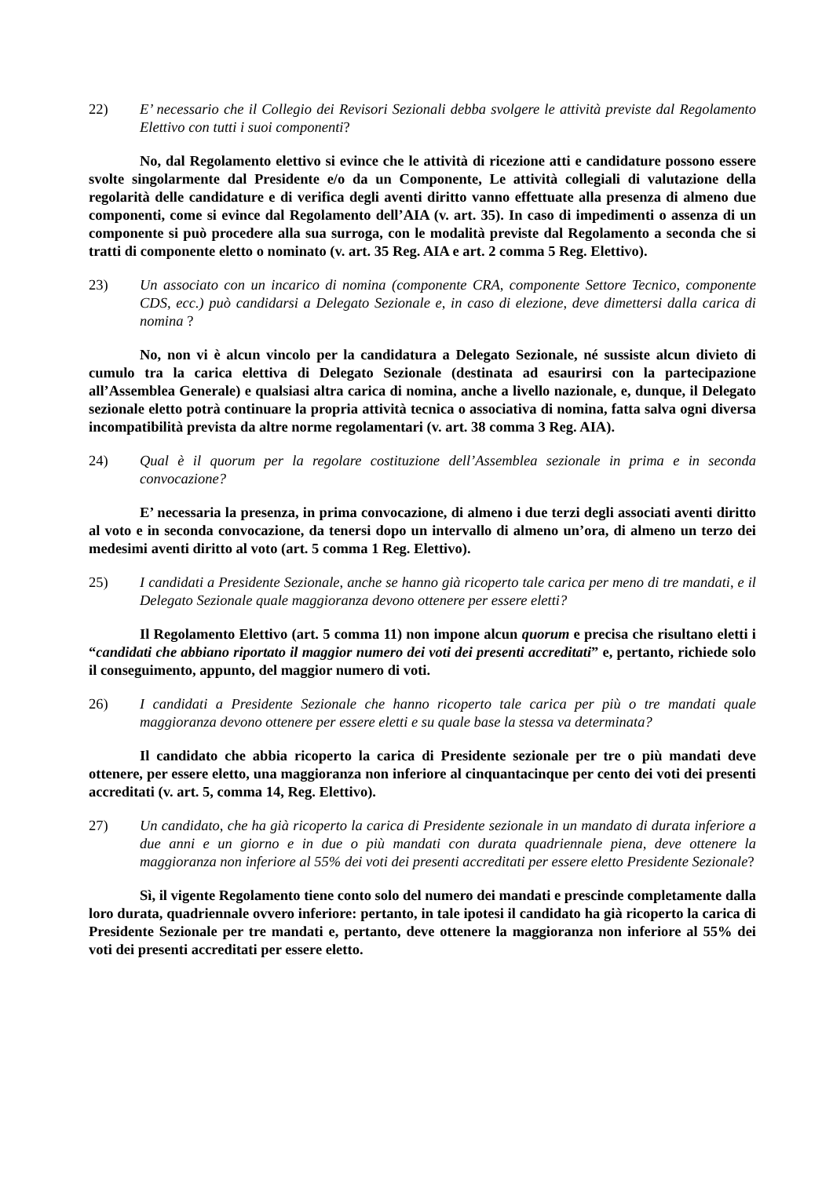22) E’ necessario che il Collegio dei Revisori Sezionali debba svolgere le attività previste dal Regolamento Elettivo con tutti i suoi componenti?
No, dal Regolamento elettivo si evince che le attività di ricezione atti e candidature possono essere svolte singolarmente dal Presidente e/o da un Componente, Le attività collegiali di valutazione della regolarità delle candidature e di verifica degli aventi diritto vanno effettuate alla presenza di almeno due componenti, come si evince dal Regolamento dell’AIA (v. art. 35). In caso di impedimenti o assenza di un componente si può procedere alla sua surroga, con le modalità previste dal Regolamento a seconda che si tratti di componente eletto o nominato (v. art. 35 Reg. AIA e art. 2 comma 5 Reg. Elettivo).
23) Un associato con un incarico di nomina (componente CRA, componente Settore Tecnico, componente CDS, ecc.) può candidarsi a Delegato Sezionale e, in caso di elezione, deve dimettersi dalla carica di nomina ?
No, non vi è alcun vincolo per la candidatura a Delegato Sezionale, né sussiste alcun divieto di cumulo tra la carica elettiva di Delegato Sezionale (destinata ad esaurirsi con la partecipazione all’Assemblea Generale) e qualsiasi altra carica di nomina, anche a livello nazionale, e, dunque, il Delegato sezionale eletto potrà continuare la propria attività tecnica o associativa di nomina, fatta salva ogni diversa incompatibilità prevista da altre norme regolamentari (v. art. 38 comma 3 Reg. AIA).
24) Qual è il quorum per la regolare costituzione dell’Assemblea sezionale in prima e in seconda convocazione?
E’ necessaria la presenza, in prima convocazione, di almeno i due terzi degli associati aventi diritto al voto e in seconda convocazione, da tenersi dopo un intervallo di almeno un’ora, di almeno un terzo dei medesimi aventi diritto al voto (art. 5 comma 1 Reg. Elettivo).
25) I candidati a Presidente Sezionale, anche se hanno già ricoperto tale carica per meno di tre mandati, e il Delegato Sezionale quale maggioranza devono ottenere per essere eletti?
Il Regolamento Elettivo (art. 5 comma 11) non impone alcun quorum e precisa che risultano eletti i “candidati che abbiano riportato il maggior numero dei voti dei presenti accreditati” e, pertanto, richiede solo il conseguimento, appunto, del maggior numero di voti.
26) I candidati a Presidente Sezionale che hanno ricoperto tale carica per più o tre mandati quale maggioranza devono ottenere per essere eletti e su quale base la stessa va determinata?
Il candidato che abbia ricoperto la carica di Presidente sezionale per tre o più mandati deve ottenere, per essere eletto, una maggioranza non inferiore al cinquantacinque per cento dei voti dei presenti accreditati (v. art. 5, comma 14, Reg. Elettivo).
27) Un candidato, che ha già ricoperto la carica di Presidente sezionale in un mandato di durata inferiore a due anni e un giorno e in due o più mandati con durata quadriennale piena, deve ottenere la maggioranza non inferiore al 55% dei voti dei presenti accreditati per essere eletto Presidente Sezionale?
Sì, il vigente Regolamento tiene conto solo del numero dei mandati e prescinde completamente dalla loro durata, quadriennale ovvero inferiore: pertanto, in tale ipotesi il candidato ha già ricoperto la carica di Presidente Sezionale per tre mandati e, pertanto, deve ottenere la maggioranza non inferiore al 55% dei voti dei presenti accreditati per essere eletto.